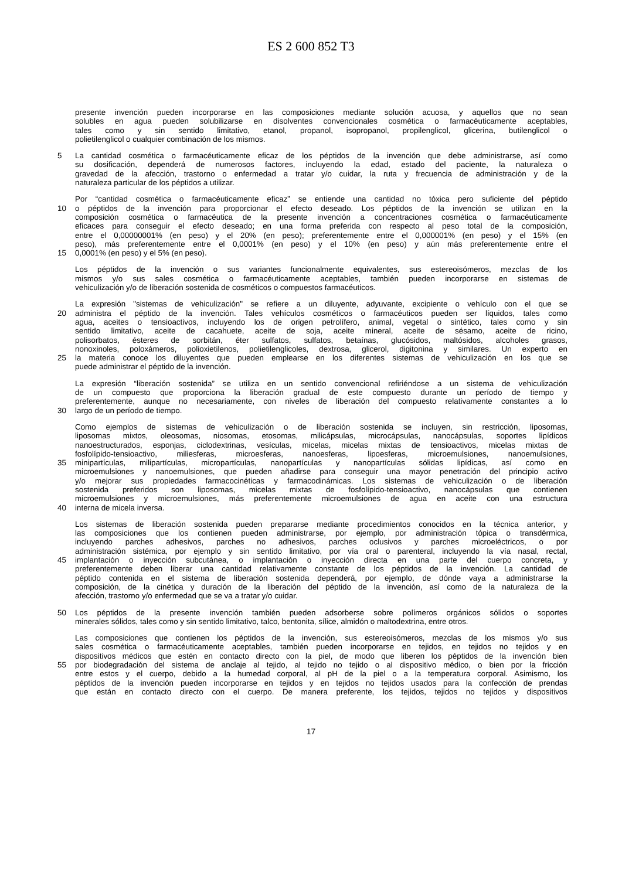ES 2 600 852 T3
presente invención pueden incorporarse en las composiciones mediante solución acuosa, y aquellos que no sean
solubles en agua pueden solubilizarse en disolventes convencionales cosmética o farmacéuticamente aceptables,
tales como y sin sentido limitativo, etanol, propanol, isopropanol, propilenglicol, glicerina, butilenglicol o
polietilenglicol o cualquier combinación de los mismos.
5 La cantidad cosmética o farmacéuticamente eficaz de los péptidos de la invención que debe administrarse, así como
su dosificación, dependerá de numerosos factores, incluyendo la edad, estado del paciente, la naturaleza o
gravedad de la afección, trastorno o enfermedad a tratar y/o cuidar, la ruta y frecuencia de administración y de la
naturaleza particular de los péptidos a utilizar.
Por “cantidad cosmética o farmacéuticamente eficaz” se entiende una cantidad no tóxica pero suficiente del péptido
10 o péptidos de la invención para proporcionar el efecto deseado. Los péptidos de la invención se utilizan en la
composición cosmética o farmacéutica de la presente invención a concentraciones cosmética o farmacéuticamente
eficaces para conseguir el efecto deseado; en una forma preferida con respecto al peso total de la composición,
entre el 0,00000001% (en peso) y el 20% (en peso); preferentemente entre el 0,000001% (en peso) y el 15% (en
peso), más preferentemente entre el 0,0001% (en peso) y el 10% (en peso) y aún más preferentemente entre el
15 0,0001% (en peso) y el 5% (en peso).
Los péptidos de la invención o sus variantes funcionalmente equivalentes, sus estereoisómeros, mezclas de los
mismos y/o sus sales cosmética o farmacéuticamente aceptables, también pueden incorporarse en sistemas de
vehiculización y/o de liberación sostenida de cosméticos o compuestos farmacéuticos.
La expresión "sistemas de vehiculización" se refiere a un diluyente, adyuvante, excipiente o vehículo con el que se
20 administra el péptido de la invención. Tales vehículos cosméticos o farmacéuticos pueden ser líquidos, tales como
agua, aceites o tensioactivos, incluyendo los de origen petrolífero, animal, vegetal o sintético, tales como y sin
sentido limitativo, aceite de cacahuete, aceite de soja, aceite mineral, aceite de sésamo, aceite de ricino,
polisorbatos, ésteres de sorbitán, éter sulfatos, sulfatos, betaínas, glucósidos, maltósidos, alcoholes grasos,
nonoxinoles, poloxámeros, polioxietilenos, polietilenglicoles, dextrosa, glicerol, digitonina y similares. Un experto en
25 la materia conoce los diluyentes que pueden emplearse en los diferentes sistemas de vehiculización en los que se
puede administrar el péptido de la invención.
La expresión “liberación sostenida” se utiliza en un sentido convencional refiriéndose a un sistema de vehiculización
de un compuesto que proporciona la liberación gradual de este compuesto durante un período de tiempo y
preferentemente, aunque no necesariamente, con niveles de liberación del compuesto relativamente constantes a lo
30 largo de un período de tiempo.
Como ejemplos de sistemas de vehiculización o de liberación sostenida se incluyen, sin restricción, liposomas,
liposomas mixtos, oleosomas, niosomas, etosomas, milicápsulas, microcápsulas, nanocápsulas, soportes lipídicos
nanoestructurados, esponjas, ciclodextrinas, vesículas, micelas, micelas mixtas de tensioactivos, micelas mixtas de
fosfolípido-tensioactivo, miliesferas, microesferas, nanoesferas, lipoesferas, microemulsiones, nanoemulsiones,
35 minipartículas, milipartículas, micropartículas, nanopartículas y nanopartículas sólidas lipídicas, así como en
microemulsiones y nanoemulsiones, que pueden añadirse para conseguir una mayor penetración del principio activo
y/o mejorar sus propiedades farmacocinéticas y farmacodinámicas. Los sistemas de vehiculización o de liberación
sostenida preferidos son liposomas, micelas mixtas de fosfolípido-tensioactivo, nanocápsulas que contienen
microemulsiones y microemulsiones, más preferentemente microemulsiones de agua en aceite con una estructura
40 interna de micela inversa.
Los sistemas de liberación sostenida pueden prepararse mediante procedimientos conocidos en la técnica anterior, y
las composiciones que los contienen pueden administrarse, por ejemplo, por administración tópica o transdérmica,
incluyendo parches adhesivos, parches no adhesivos, parches oclusivos y parches microeléctricos, o por
administración sistémica, por ejemplo y sin sentido limitativo, por vía oral o parenteral, incluyendo la vía nasal, rectal,
45 implantación o inyección subcutánea, o implantación o inyección directa en una parte del cuerpo concreta, y
preferentemente deben liberar una cantidad relativamente constante de los péptidos de la invención. La cantidad de
péptido contenida en el sistema de liberación sostenida dependerá, por ejemplo, de dónde vaya a administrarse la
composición, de la cinética y duración de la liberación del péptido de la invención, así como de la naturaleza de la
afección, trastorno y/o enfermedad que se va a tratar y/o cuidar.
50 Los péptidos de la presente invención también pueden adsorberse sobre polímeros orgánicos sólidos o soportes
minerales sólidos, tales como y sin sentido limitativo, talco, bentonita, sílice, almidón o maltodextrina, entre otros.
Las composiciones que contienen los péptidos de la invención, sus estereoisómeros, mezclas de los mismos y/o sus
sales cosmética o farmacéuticamente aceptables, también pueden incorporarse en tejidos, en tejidos no tejidos y en
dispositivos médicos que estén en contacto directo con la piel, de modo que liberen los péptidos de la invención bien
55 por biodegradación del sistema de anclaje al tejido, al tejido no tejido o al dispositivo médico, o bien por la fricción
entre estos y el cuerpo, debido a la humedad corporal, al pH de la piel o a la temperatura corporal. Asimismo, los
péptidos de la invención pueden incorporarse en tejidos y en tejidos no tejidos usados para la confección de prendas
que están en contacto directo con el cuerpo. De manera preferente, los tejidos, tejidos no tejidos y dispositivos
17